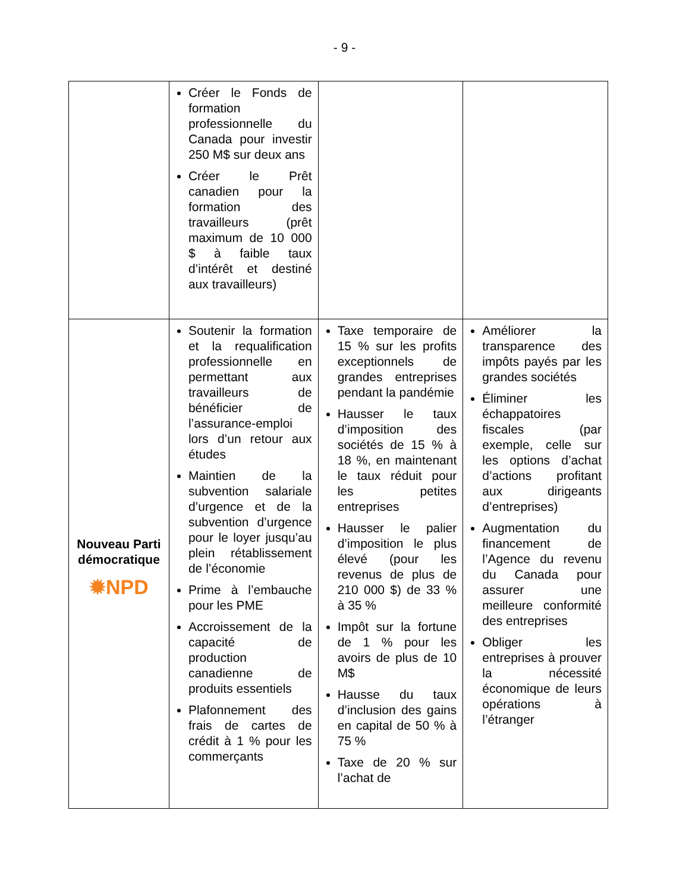- 9 -
| | Créer le Fonds de formation professionnelle du Canada pour investir 250 M$ sur deux ans Créer le Prêt canadien pour la formation des travailleurs (prêt maximum de 10 000 $ à faible taux d’intérêt et destiné aux travailleurs) | | |
| Nouveau Parti démocratique ✹NPD | Soutenir la formation et la requalification professionnelle en permettant aux travailleurs de bénéficier de l’assurance-emploi lors d’un retour aux études Maintien de la subvention salariale d’urgence et de la subvention d’urgence pour le loyer jusqu’au plein rétablissement de l’économie Prime à l’embauche pour les PME Accroissement de la capacité de production canadienne de produits essentiels Plafonnement des frais de cartes de crédit à 1 % pour les commerçants | Taxe temporaire de 15 % sur les profits exceptionnels de grandes entreprises pendant la pandémie Hausser le taux d’imposition des sociétés de 15 % à 18 %, en maintenant le taux réduit pour les petites entreprises Hausser le palier d’imposition le plus élevé (pour les revenus de plus de 210 000 $) de 33 % à 35 % Impôt sur la fortune de 1 % pour les avoirs de plus de 10 M$ Hausse du taux d’inclusion des gains en capital de 50 % à 75 % Taxe de 20 % sur l’achat de | Améliorer la transparence des impôts payés par les grandes sociétés Éliminer les échappatoires fiscales (par exemple, celle sur les options d’achat d’actions profitant aux dirigeants d’entreprises) Augmentation du financement de l’Agence du revenu du Canada pour assurer une meilleure conformité des entreprises Obliger les entreprises à prouver la nécessité économique de leurs opérations à l’étranger |